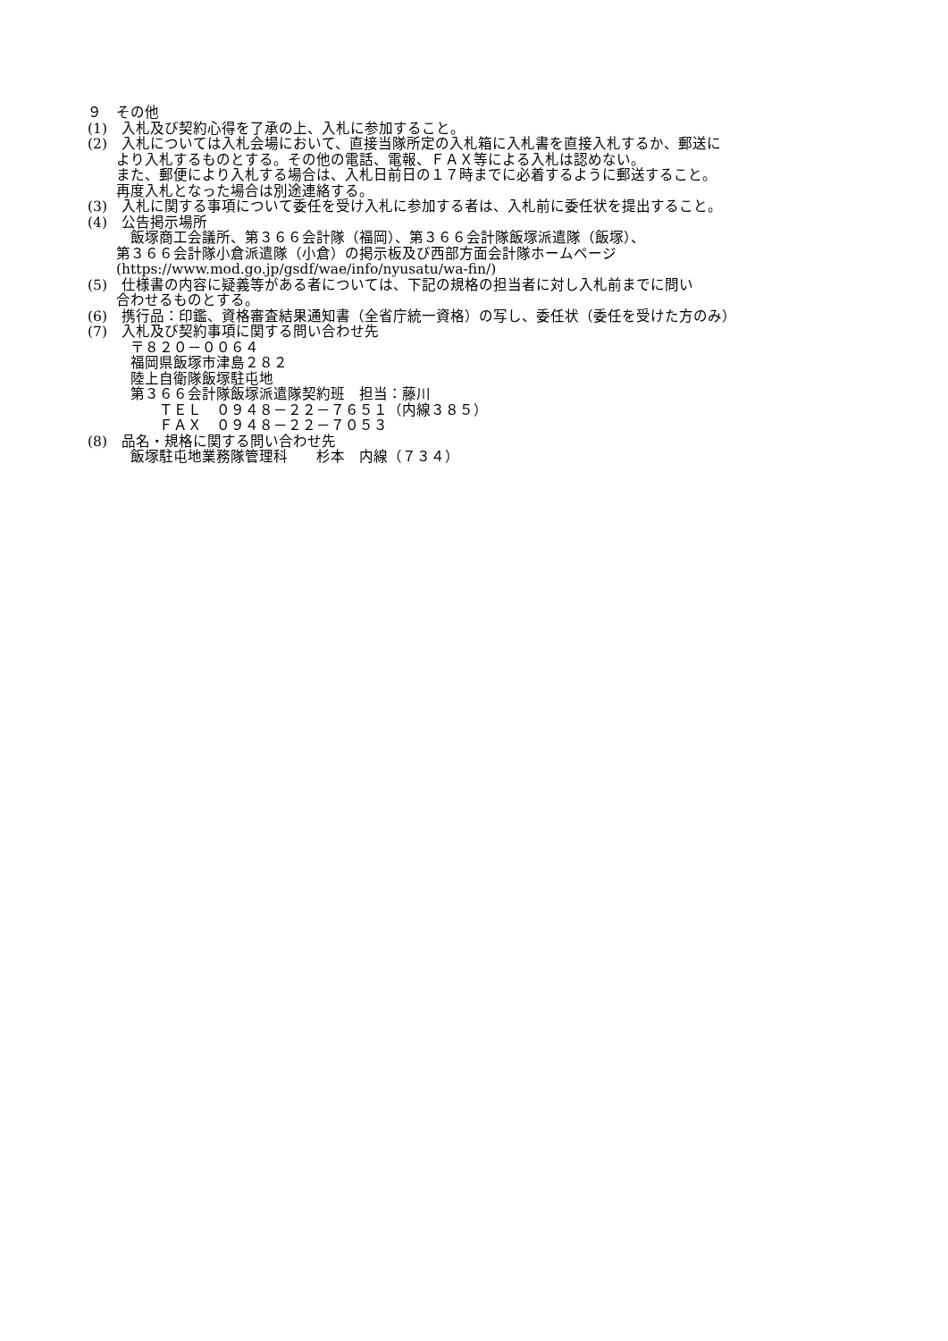９　その他
(1)　入札及び契約心得を了承の上、入札に参加すること。
(2)　入札については入札会場において、直接当隊所定の入札箱に入札書を直接入札するか、郵送に
　　より入札するものとする。その他の電話、電報、ＦＡＸ等による入札は認めない。
　　また、郵便により入札する場合は、入札日前日の１７時までに必着するように郵送すること。
　　再度入札となった場合は別途連絡する。
(3)　入札に関する事項について委任を受け入札に参加する者は、入札前に委任状を提出すること。
(4)　公告掲示場所
　　　飯塚商工会議所、第３６６会計隊（福岡）、第３６６会計隊飯塚派遣隊（飯塚）、
　　第３６６会計隊小倉派遣隊（小倉）の掲示板及び西部方面会計隊ホームページ
　　(https://www.mod.go.jp/gsdf/wae/info/nyusatu/wa-fin/)
(5)　仕様書の内容に疑義等がある者については、下記の規格の担当者に対し入札前までに問い
　　合わせるものとする。
(6)　携行品：印鑑、資格審査結果通知書（全省庁統一資格）の写し、委任状（委任を受けた方のみ）
(7)　入札及び契約事項に関する問い合わせ先
　　　〒８２０－００６４
　　　福岡県飯塚市津島２８２
　　　陸上自衛隊飯塚駐屯地
　　　第３６６会計隊飯塚派遣隊契約班　担当：藤川
　　　　　ＴＥＬ　０９４８－２２－７６５１（内線３８５）
　　　　　ＦＡＸ　０９４８－２２－７０５３
(8)　品名・規格に関する問い合わせ先
　　　飯塚駐屯地業務隊管理科　　杉本　内線（７３４）